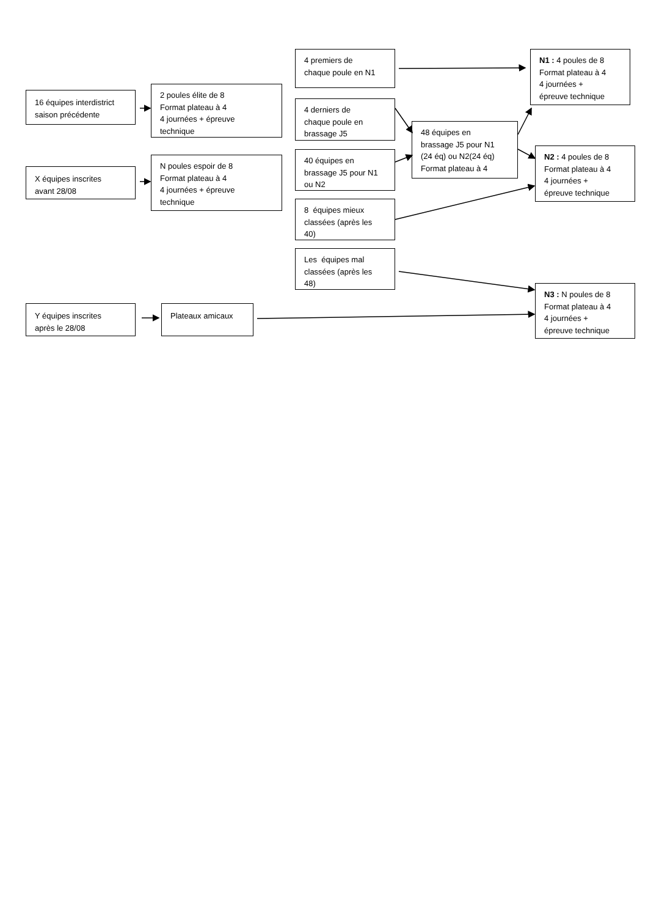4 premiers de
chaque poule en N1
N1 : 4 poules de 8
Format plateau à 4
4 journées +
épreuve technique
16 équipes interdistrict
saison précédente
2 poules élite de 8
Format plateau à 4
4 journées + épreuve
technique
4 derniers de
chaque poule en
brassage J5
48 équipes en
brassage J5 pour N1
(24 éq) ou N2(24 éq)
Format plateau à 4
N2 : 4 poules de 8
Format plateau à 4
4 journées +
épreuve technique
40 équipes en
brassage J5 pour N1
ou N2
X équipes inscrites
avant 28/08
N poules espoir de 8
Format plateau à 4
4 journées + épreuve
technique
8 équipes mieux
classées (après les
40)
Les équipes mal
classées (après les
48)
N3 : N poules de 8
Format plateau à 4
4 journées +
épreuve technique
Y équipes inscrites
après le 28/08
Plateaux amicaux